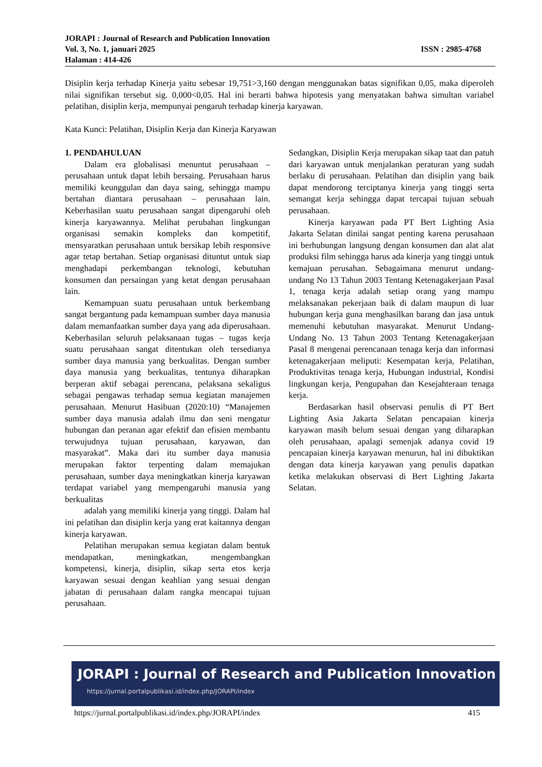JORAPI : Journal of Research and Publication Innovation
Vol. 3, No. 1, januari 2025 ISSN : 2985-4768
Halaman : 414-426
Disiplin kerja terhadap Kinerja yaitu sebesar 19,751>3,160 dengan menggunakan batas signifikan 0,05, maka diperoleh nilai signifikan tersebut sig. 0,000<0,05. Hal ini berarti bahwa hipotesis yang menyatakan bahwa simultan variabel pelatihan, disiplin kerja, mempunyai pengaruh terhadap kinerja karyawan.
Kata Kunci: Pelatihan, Disiplin Kerja dan Kinerja Karyawan
1. PENDAHULUAN
Dalam era globalisasi menuntut perusahaan – perusahaan untuk dapat lebih bersaing. Perusahaan harus memiliki keunggulan dan daya saing, sehingga mampu bertahan diantara perusahaan – perusahaan lain. Keberhasilan suatu perusahaan sangat dipengaruhi oleh kinerja karyawannya. Melihat perubahan lingkungan organisasi semakin kompleks dan kompetitif, mensyaratkan perusahaan untuk bersikap lebih responsive agar tetap bertahan. Setiap organisasi dituntut untuk siap menghadapi perkembangan teknologi, kebutuhan konsumen dan persaingan yang ketat dengan perusahaan lain.
Kemampuan suatu perusahaan untuk berkembang sangat bergantung pada kemampuan sumber daya manusia dalam memanfaatkan sumber daya yang ada diperusahaan. Keberhasilan seluruh pelaksanaan tugas – tugas kerja suatu perusahaan sangat ditentukan oleh tersedianya sumber daya manusia yang berkualitas. Dengan sumber daya manusia yang berkualitas, tentunya diharapkan berperan aktif sebagai perencana, pelaksana sekaligus sebagai pengawas terhadap semua kegiatan manajemen perusahaan. Menurut Hasibuan (2020:10) “Manajemen sumber daya manusia adalah ilmu dan seni mengatur hubungan dan peranan agar efektif dan efisien membantu terwujudnya tujuan perusahaan, karyawan, dan masyarakat”. Maka dari itu sumber daya manusia merupakan faktor terpenting dalam memajukan perusahaan, sumber daya meningkatkan kinerja karyawan terdapat variabel yang mempengaruhi manusia yang berkualitas
adalah yang memiliki kinerja yang tinggi. Dalam hal ini pelatihan dan disiplin kerja yang erat kaitannya dengan kinerja karyawan.
Pelatihan merupakan semua kegiatan dalam bentuk mendapatkan, meningkatkan, mengembangkan kompetensi, kinerja, disiplin, sikap serta etos kerja karyawan sesuai dengan keahlian yang sesuai dengan jabatan di perusahaan dalam rangka mencapai tujuan perusahaan.
Sedangkan, Disiplin Kerja merupakan sikap taat dan patuh dari karyawan untuk menjalankan peraturan yang sudah berlaku di perusahaan. Pelatihan dan disiplin yang baik dapat mendorong terciptanya kinerja yang tinggi serta semangat kerja sehingga dapat tercapai tujuan sebuah perusahaan.
Kinerja karyawan pada PT Bert Lighting Asia Jakarta Selatan dinilai sangat penting karena perusahaan ini berhubungan langsung dengan konsumen dan alat alat produksi film sehingga harus ada kinerja yang tinggi untuk kemajuan perusahan. Sebagaimana menurut undang-undang No 13 Tahun 2003 Tentang Ketenagakerjaan Pasal 1, tenaga kerja adalah setiap orang yang mampu melaksanakan pekerjaan baik di dalam maupun di luar hubungan kerja guna menghasilkan barang dan jasa untuk memenuhi kebutuhan masyarakat. Menurut Undang-Undang No. 13 Tahun 2003 Tentang Ketenagakerjaan Pasal 8 mengenai perencanaan tenaga kerja dan informasi ketenagakerjaan meliputi: Kesempatan kerja, Pelatihan, Produktivitas tenaga kerja, Hubungan industrial, Kondisi lingkungan kerja, Pengupahan dan Kesejahteraan tenaga kerja.
Berdasarkan hasil observasi penulis di PT Bert Lighting Asia Jakarta Selatan pencapaian kinerja karyawan masih belum sesuai dengan yang diharapkan oleh perusahaan, apalagi semenjak adanya covid 19 pencapaian kinerja karyawan menurun, hal ini dibuktikan dengan data kinerja karyawan yang penulis dapatkan ketika melakukan observasi di Bert Lighting Jakarta Selatan.
JORAPI : Journal of Research and Publication Innovation
https://jurnal.portalpublikasi.id/index.php/JORAPI/index
https://jurnal.portalpublikasi.id/index.php/JORAPI/index 415